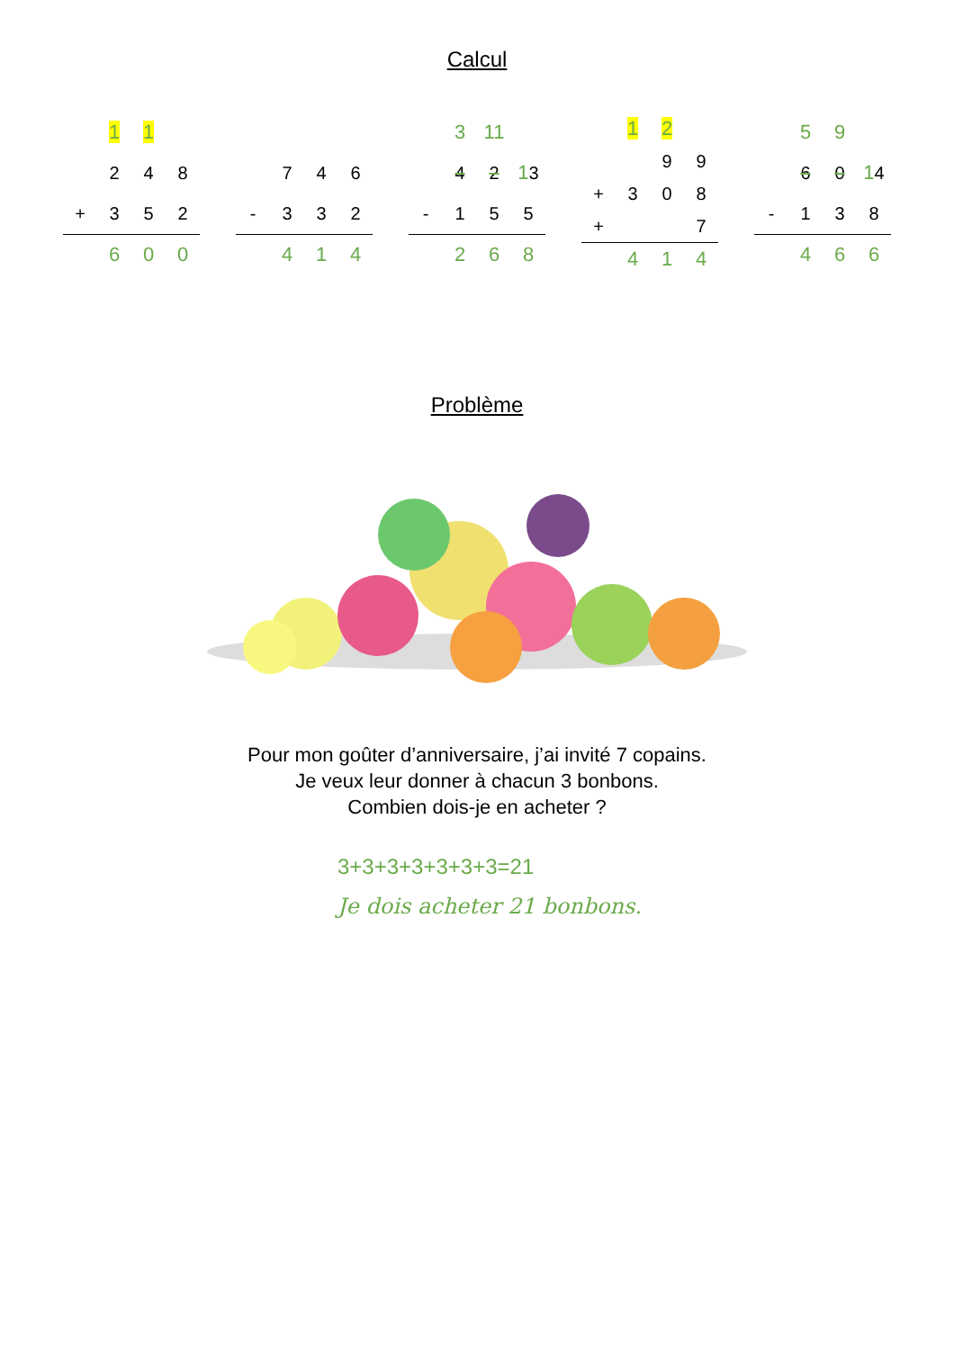Calcul
| | 1 | 1 | |
| | 2 | 4 | 8 |
| + | 3 | 5 | 2 |
| | 6 | 0 | 0 |
| | 7 | 4 | 6 |
| - | 3 | 3 | 2 |
| | 4 | 1 | 4 |
| | 3 | 11 | |
| | 4 | 2 | 1 3 |
| - | 1 | 5 | 5 |
| | 2 | 6 | 8 |
| | 1 | 2 | |
| | | 9 | 9 |
| + | 3 | 0 | 8 |
| + | | | 7 |
| | 4 | 1 | 4 |
| | 5 | 9 | |
| | 6 | 0 | 1 4 |
| - | 1 | 3 | 8 |
| | 4 | 6 | 6 |
Problème
Pour mon goûter d’anniversaire, j’ai invité 7 copains.
Je veux leur donner à chacun 3 bonbons.
Combien dois-je en acheter ?
3+3+3+3+3+3+3=21
Je dois acheter 21 bonbons.